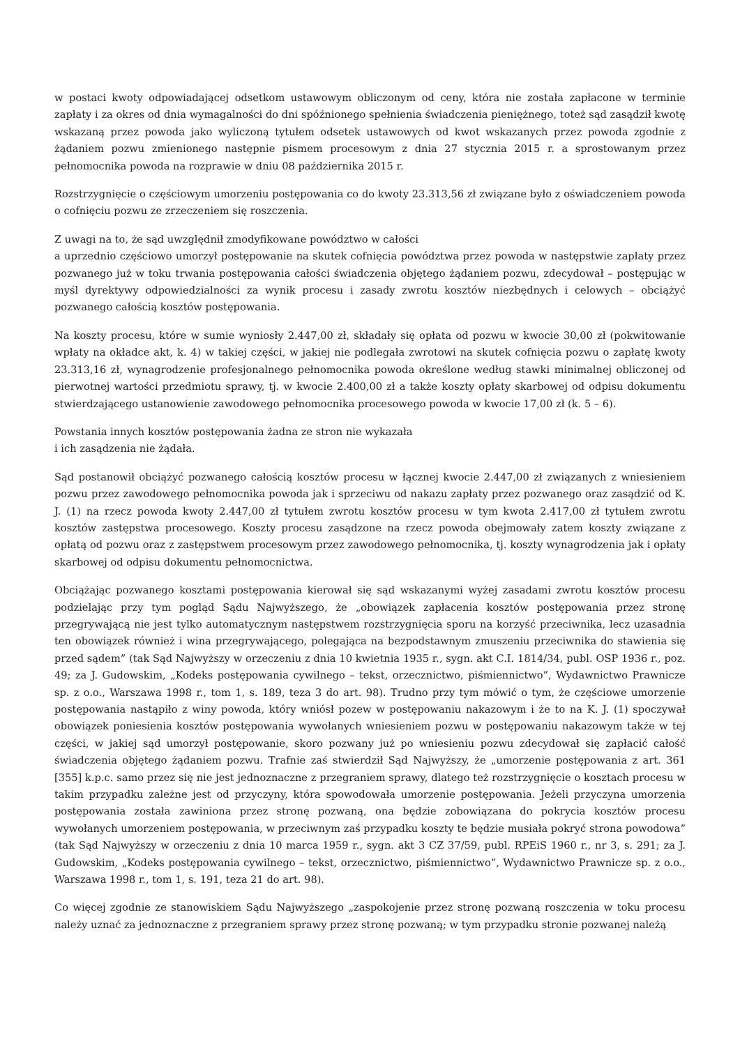w postaci kwoty odpowiadającej odsetkom ustawowym obliczonym od ceny, która nie została zapłacone w terminie zapłaty i za okres od dnia wymagalności do dni spóźnionego spełnienia świadczenia pieniężnego, toteż sąd zasądził kwotę wskazaną przez powoda jako wyliczoną tytułem odsetek ustawowych od kwot wskazanych przez powoda zgodnie z żądaniem pozwu zmienionego następnie pismem procesowym z dnia 27 stycznia 2015 r. a sprostowanym przez pełnomocnika powoda na rozprawie w dniu 08 października 2015 r.
Rozstrzygnięcie o częściowym umorzeniu postępowania co do kwoty 23.313,56 zł związane było z oświadczeniem powoda o cofnięciu pozwu ze zrzeczeniem się roszczenia.
Z uwagi na to, że sąd uwzględnił zmodyfikowane powództwo w całości
a uprzednio częściowo umorzył postępowanie na skutek cofnięcia powództwa przez powoda w następstwie zapłaty przez pozwanego już w toku trwania postępowania całości świadczenia objętego żądaniem pozwu, zdecydował – postępując w myśl dyrektywy odpowiedzialności za wynik procesu i zasady zwrotu kosztów niezbędnych i celowych – obciążyć pozwanego całością kosztów postępowania.
Na koszty procesu, które w sumie wyniosły 2.447,00 zł, składały się opłata od pozwu w kwocie 30,00 zł (pokwitowanie wpłaty na okładce akt, k. 4) w takiej części, w jakiej nie podlegała zwrotowi na skutek cofnięcia pozwu o zapłatę kwoty 23.313,16 zł, wynagrodzenie profesjonalnego pełnomocnika powoda określone według stawki minimalnej obliczonej od pierwotnej wartości przedmiotu sprawy, tj. w kwocie 2.400,00 zł a także koszty opłaty skarbowej od odpisu dokumentu stwierdzającego ustanowienie zawodowego pełnomocnika procesowego powoda w kwocie 17,00 zł (k. 5 – 6).
Powstania innych kosztów postępowania żadna ze stron nie wykazała
i ich zasądzenia nie żądała.
Sąd postanowił obciążyć pozwanego całością kosztów procesu w łącznej kwocie 2.447,00 zł związanych z wniesieniem pozwu przez zawodowego pełnomocnika powoda jak i sprzeciwu od nakazu zapłaty przez pozwanego oraz zasądzić od K. J. (1) na rzecz powoda kwoty 2.447,00 zł tytułem zwrotu kosztów procesu w tym kwota 2.417,00 zł tytułem zwrotu kosztów zastępstwa procesowego. Koszty procesu zasądzone na rzecz powoda obejmowały zatem koszty związane z opłatą od pozwu oraz z zastępstwem procesowym przez zawodowego pełnomocnika, tj. koszty wynagrodzenia jak i opłaty skarbowej od odpisu dokumentu pełnomocnictwa.
Obciążając pozwanego kosztami postępowania kierował się sąd wskazanymi wyżej zasadami zwrotu kosztów procesu podzielając przy tym pogląd Sądu Najwyższego, że „obowiązek zapłacenia kosztów postępowania przez stronę przegrywającą nie jest tylko automatycznym następstwem rozstrzygnięcia sporu na korzyść przeciwnika, lecz uzasadnia ten obowiązek również i wina przegrywającego, polegająca na bezpodstawnym zmuszeniu przeciwnika do stawienia się przed sądem” (tak Sąd Najwyższy w orzeczeniu z dnia 10 kwietnia 1935 r., sygn. akt C.I. 1814/34, publ. OSP 1936 r., poz. 49; za J. Gudowskim, „Kodeks postępowania cywilnego – tekst, orzecznictwo, piśmiennictwo”, Wydawnictwo Prawnicze sp. z o.o., Warszawa 1998 r., tom 1, s. 189, teza 3 do art. 98). Trudno przy tym mówić o tym, że częściowe umorzenie postępowania nastąpiło z winy powoda, który wniósł pozew w postępowaniu nakazowym i że to na K. J. (1) spoczywał obowiązek poniesienia kosztów postępowania wywołanych wniesieniem pozwu w postępowaniu nakazowym także w tej części, w jakiej sąd umorzył postępowanie, skoro pozwany już po wniesieniu pozwu zdecydował się zapłacić całość świadczenia objętego żądaniem pozwu. Trafnie zaś stwierdził Sąd Najwyższy, że „umorzenie postępowania z art. 361 [355] k.p.c. samo przez się nie jest jednoznaczne z przegraniem sprawy, dlatego też rozstrzygnięcie o kosztach procesu w takim przypadku zależne jest od przyczyny, która spowodowała umorzenie postępowania. Jeżeli przyczyna umorzenia postępowania została zawiniona przez stronę pozwaną, ona będzie zobowiązana do pokrycia kosztów procesu wywołanych umorzeniem postępowania, w przeciwnym zaś przypadku koszty te będzie musiała pokryć strona powodowa” (tak Sąd Najwyższy w orzeczeniu z dnia 10 marca 1959 r., sygn. akt 3 CZ 37/59, publ. RPEiS 1960 r., nr 3, s. 291; za J. Gudowskim, „Kodeks postępowania cywilnego – tekst, orzecznictwo, piśmiennictwo”, Wydawnictwo Prawnicze sp. z o.o., Warszawa 1998 r., tom 1, s. 191, teza 21 do art. 98).
Co więcej zgodnie ze stanowiskiem Sądu Najwyższego „zaspokojenie przez stronę pozwaną roszczenia w toku procesu należy uznać za jednoznaczne z przegraniem sprawy przez stronę pozwaną; w tym przypadku stronie pozwanej należą